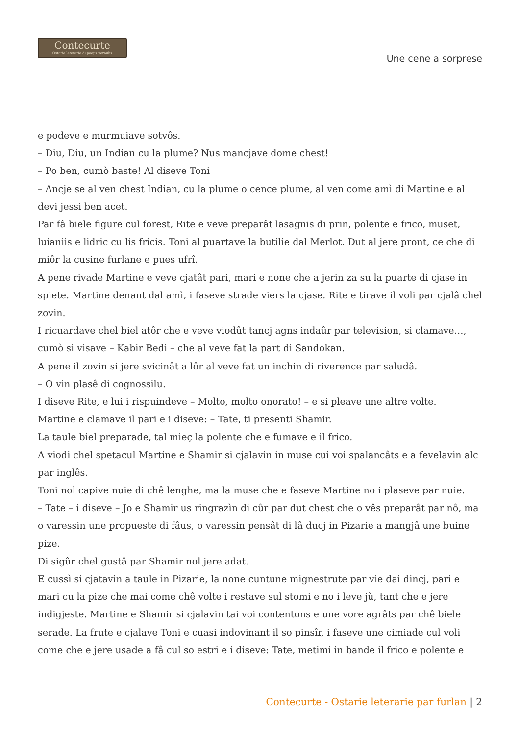Contecurte
Ostarie leterarie di poejis peraulis
Une cene a sorprese
e podeve e murmuiave sotvôs.
– Diu, Diu, un Indian cu la plume? Nus mancjave dome chest!
– Po ben, cumò baste! Al diseve Toni
– Ancje se al ven chest Indian, cu la plume o cence plume, al ven come amì di Martine e al devi jessi ben acet.
Par fâ biele figure cul forest, Rite e veve preparât lasagnis di prin, polente e frico, muset, luianiis e lidric cu lis fricis. Toni al puartave la butilie dal Merlot. Dut al jere pront, ce che di miôr la cusine furlane e pues ufrî.
A pene rivade Martine e veve cjatât pari, mari e none che a jerin za su la puarte di cjase in spiete. Martine denant dal amì, i faseve strade viers la cjase. Rite e tirave il voli par cjalâ chel zovin.
I ricuardave chel biel atôr che e veve viodût tancj agns indaûr par television, si clamave…, cumò si visave – Kabir Bedi – che al veve fat la part di Sandokan.
A pene il zovin si jere svicinât a lôr al veve fat un inchin di riverence par saludâ.
– O vin plasê di cognossilu.
I diseve Rite, e lui i rispuindeve – Molto, molto onorato! – e si pleave une altre volte.
Martine e clamave il pari e i diseve: – Tate, ti presenti Shamir.
La taule biel preparade, tal mieç la polente che e fumave e il frico.
A viodi chel spetacul Martine e Shamir si cjalavin in muse cui voi spalancâts e a fevelavin alc par inglês.
Toni nol capive nuie di chê lenghe, ma la muse che e faseve Martine no i plaseve par nuie.
– Tate – i diseve – Jo e Shamir us ringrazìn di cûr par dut chest che o vês preparât par nô, ma o varessin une propueste di fâus, o varessin pensât di lâ ducj in Pizarie a mangjâ une buine pize.
Di sigûr chel gustâ par Shamir nol jere adat.
E cussì si cjatavin a taule in Pizarie, la none cuntune mignestrute par vie dai dincj, pari e mari cu la pize che mai come chê volte i restave sul stomi e no i leve jù, tant che e jere indigjeste. Martine e Shamir si cjalavin tai voi contentons e une vore agrâts par chê biele serade. La frute e cjalave Toni e cuasi indovinant il so pinsîr, i faseve une cimiade cul voli come che e jere usade a fâ cul so estri e i diseve: Tate, metimi in bande il frico e polente e
Contecurte - Ostarie leterarie par furlan | 2